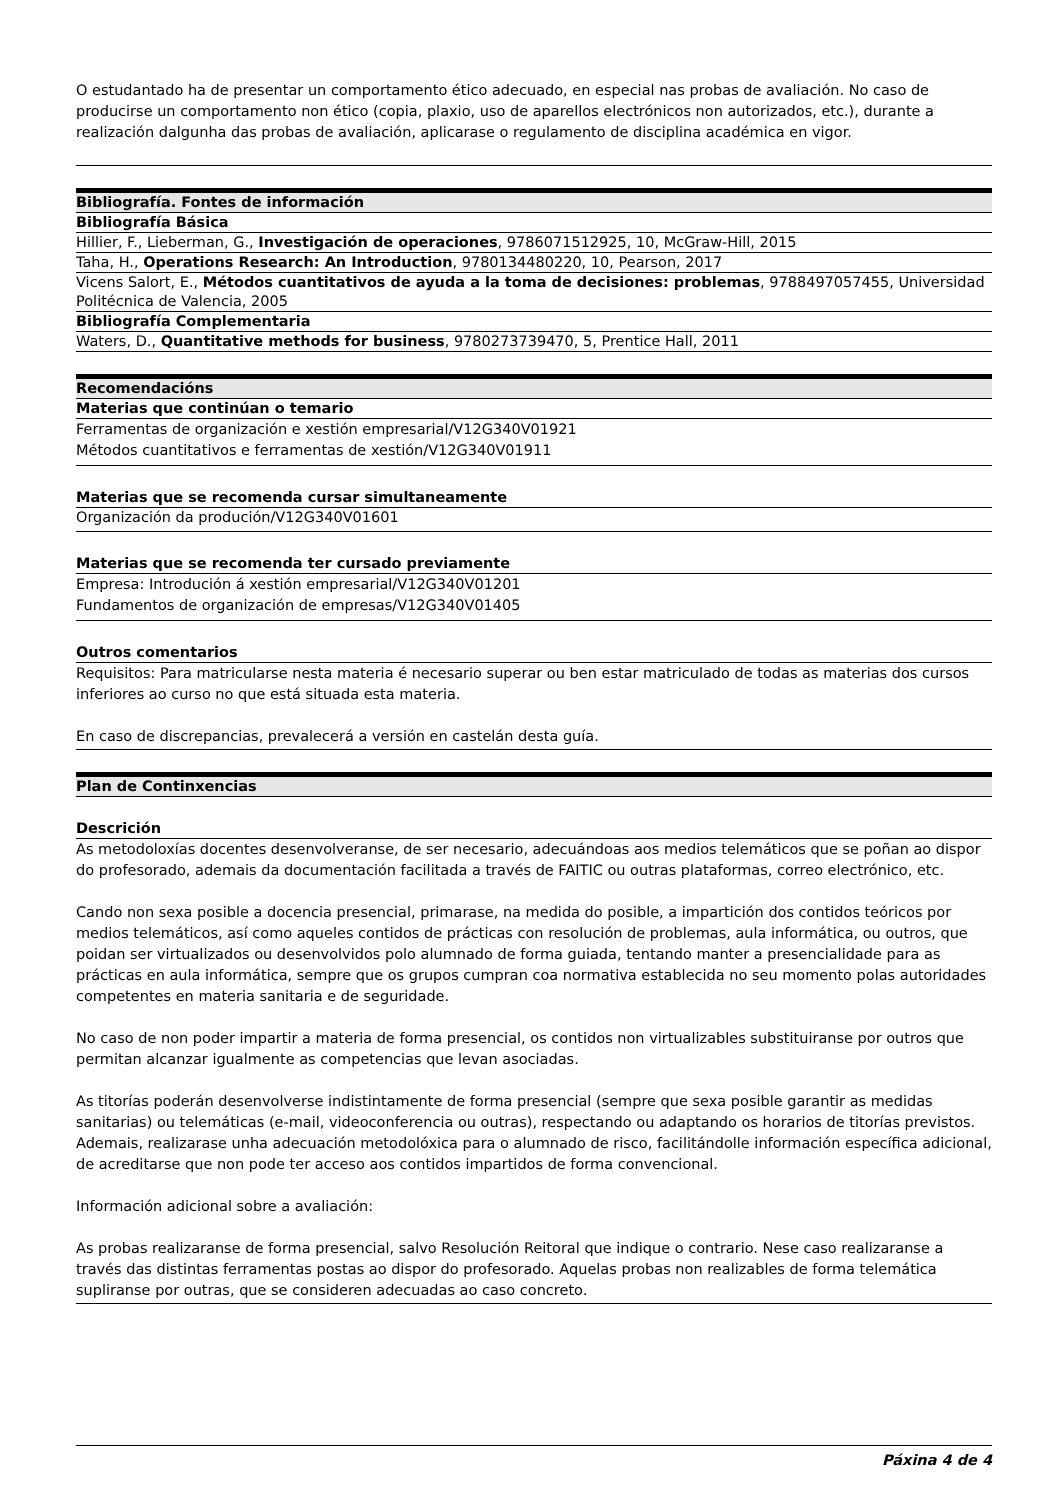O estudantado ha de presentar un comportamento ético adecuado, en especial nas probas de avaliación. No caso de producirse un comportamento non ético (copia, plaxio, uso de aparellos electrónicos non autorizados, etc.), durante a realización dalgunha das probas de avaliación, aplicarase o regulamento de disciplina académica en vigor.
| Bibliografía. Fontes de información |
| Bibliografía Básica |
| Hillier, F., Lieberman, G., Investigación de operaciones , 9786071512925, 10, McGraw-Hill, 2015 |
| Taha, H., Operations Research: An Introduction , 9780134480220, 10, Pearson, 2017 |
| Vicens Salort, E., Métodos cuantitativos de ayuda a la toma de decisiones: problemas , 9788497057455, Universidad Politécnica de Valencia, 2005 |
| Bibliografía Complementaria |
| Waters, D., Quantitative methods for business , 9780273739470, 5, Prentice Hall, 2011 |
| Recomendacións |
| Materias que continúan o temario |
| Ferramentas de organización e xestión empresarial/V12G340V01921 Métodos cuantitativos e ferramentas de xestión/V12G340V01911 |
| Materias que se recomenda cursar simultaneamente |
| Organización da produción/V12G340V01601 |
| Materias que se recomenda ter cursado previamente |
| Empresa: Introdución á xestión empresarial/V12G340V01201 Fundamentos de organización de empresas/V12G340V01405 |
| Outros comentarios |
| Requisitos: Para matricularse nesta materia é necesario superar ou ben estar matriculado de todas as materias dos cursos inferiores ao curso no que está situada esta materia. En caso de discrepancias, prevalecerá a versión en castelán desta guía. |
| Plan de Continxencias |
| Descrición |
| As metodoloxías docentes desenvolveranse, de ser necesario, adecuándoas aos medios telemáticos que se poñan ao dispor do profesorado, ademais da documentación facilitada a través de FAITIC ou outras plataformas, correo electrónico, etc. Cando non sexa posible a docencia presencial, primarase, na medida do posible, a impartición dos contidos teóricos por medios telemáticos, así como aqueles contidos de prácticas con resolución de problemas, aula informática, ou outros, que poidan ser virtualizados ou desenvolvidos polo alumnado de forma guiada, tentando manter a presencialidade para as prácticas en aula informática, sempre que os grupos cumpran coa normativa establecida no seu momento polas autoridades competentes en materia sanitaria e de seguridade. No caso de non poder impartir a materia de forma presencial, os contidos non virtualizables substituiranse por outros que permitan alcanzar igualmente as competencias que levan asociadas. As titorías poderán desenvolverse indistintamente de forma presencial (sempre que sexa posible garantir as medidas sanitarias) ou telemáticas (e-mail, videoconferencia ou outras), respectando ou adaptando os horarios de titorías previstos. Ademais, realizarase unha adecuación metodolóxica para o alumnado de risco, facilitándolle información específica adicional, de acreditarse que non pode ter acceso aos contidos impartidos de forma convencional. Información adicional sobre a avaliación: As probas realizaranse de forma presencial, salvo Resolución Reitoral que indique o contrario. Nese caso realizaranse a través das distintas ferramentas postas ao dispor do profesorado. Aquelas probas non realizables de forma telemática supliranse por outras, que se consideren adecuadas ao caso concreto. |
Páxina 4 de 4